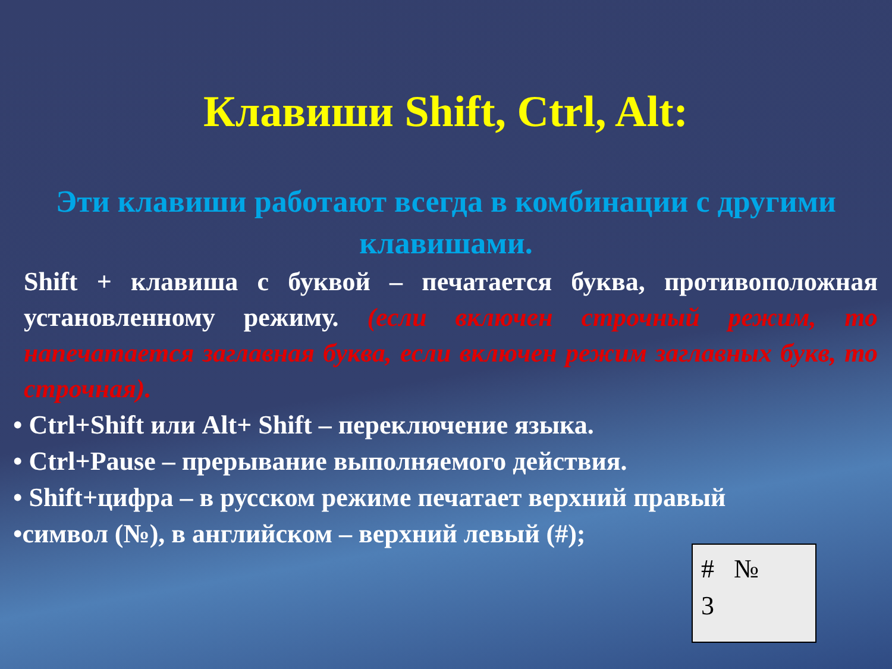Клавиши Shift, Ctrl, Alt:
Эти клавиши работают всегда в комбинации с другими клавишами.
Shift + клавиша с буквой – печатается буква, противоположная установленному режиму. (если включен строчный режим, то напечатается заглавная буква, если включен режим заглавных букв, то строчная).
• Ctrl+Shift или Alt+ Shift – переключение языка.
• Ctrl+Pause – прерывание выполняемого действия.
• Shift+цифра – в русском режиме печатает верхний правый
•символ (№), в английском – верхний левый (#);
# №
3